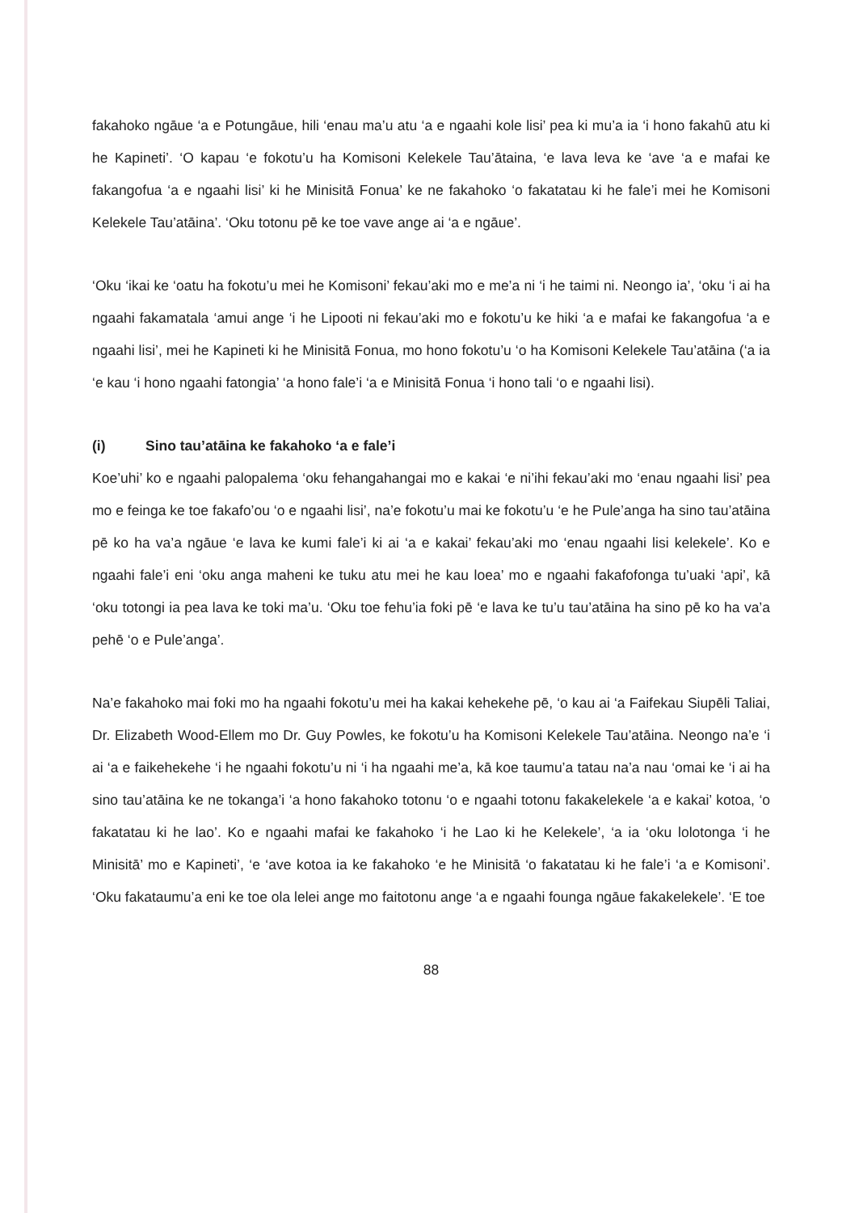fakahoko ngāue ‘a e Potungāue, hili ‘enau ma’u atu ‘a e ngaahi kole lisi’ pea ki mu’a ia ‘i hono fakahū atu ki he Kapineti’. ‘O kapau ‘e fokotu’u ha Komisoni Kelekele Tau’ātaina, ‘e lava leva ke ‘ave ‘a e mafai ke fakangofua ‘a e ngaahi lisi’ ki he Minisitā Fonua’ ke ne fakahoko ‘o fakatatau ki he fale’i mei he Komisoni Kelekele Tau’atāina’. ‘Oku totonu pē ke toe vave ange ai ‘a e ngāue’.
‘Oku ‘ikai ke ‘oatu ha fokotu’u mei he Komisoni’ fekau’aki mo e me’a ni ‘i he taimi ni. Neongo ia’, ‘oku ‘i ai ha ngaahi fakamatala ‘amui ange ‘i he Lipooti ni fekau’aki mo e fokotu’u ke hiki ‘a e mafai ke fakangofua ‘a e ngaahi lisi’, mei he Kapineti ki he Minisitā Fonua, mo hono fokotu’u ‘o ha Komisoni Kelekele Tau’atāina (‘a ia ‘e kau ‘i hono ngaahi fatongia’ ‘a hono fale’i ‘a e Minisitā Fonua ‘i hono tali ‘o e ngaahi lisi).
(i) Sino tau’atāina ke fakahoko ‘a e fale’i
Koe’uhi’ ko e ngaahi palopalema ‘oku fehangahangai mo e kakai ‘e ni’ihi fekau’aki mo ‘enau ngaahi lisi’ pea mo e feinga ke toe fakafo’ou ‘o e ngaahi lisi’, na’e fokotu’u mai ke fokotu’u ‘e he Pule’anga ha sino tau’atāina pē ko ha va’a ngāue ‘e lava ke kumi fale’i ki ai ‘a e kakai’ fekau’aki mo ‘enau ngaahi lisi kelekele’. Ko e ngaahi fale’i eni ‘oku anga maheni ke tuku atu mei he kau loea’ mo e ngaahi fakafofonga tu’uaki ‘api’, kā ‘oku totongi ia pea lava ke toki ma’u. ‘Oku toe fehu’ia foki pē ‘e lava ke tu’u tau’atāina ha sino pē ko ha va’a pehē ‘o e Pule’anga’.
Na’e fakahoko mai foki mo ha ngaahi fokotu’u mei ha kakai kehekehe pē, ‘o kau ai ‘a Faifekau Siupēli Taliai, Dr. Elizabeth Wood-Ellem mo Dr. Guy Powles, ke fokotu’u ha Komisoni Kelekele Tau’atāina. Neongo na’e ‘i ai ‘a e faikehekehe ‘i he ngaahi fokotu’u ni ‘i ha ngaahi me’a, kā koe taumu’a tatau na’a nau ‘omai ke ‘i ai ha sino tau’atāina ke ne tokanga’i ‘a hono fakahoko totonu ‘o e ngaahi totonu fakakelekele ‘a e kakai’ kotoa, ‘o fakatatau ki he lao’. Ko e ngaahi mafai ke fakahoko ‘i he Lao ki he Kelekele’, ‘a ia ‘oku lolotonga ‘i he Minisitā’ mo e Kapineti’, ‘e ‘ave kotoa ia ke fakahoko ‘e he Minisitā ‘o fakatatau ki he fale’i ‘a e Komisoni’. ‘Oku fakataumu’a eni ke toe ola lelei ange mo faitotonu ange ‘a e ngaahi founga ngāue fakakelekele’. ‘E toe
88